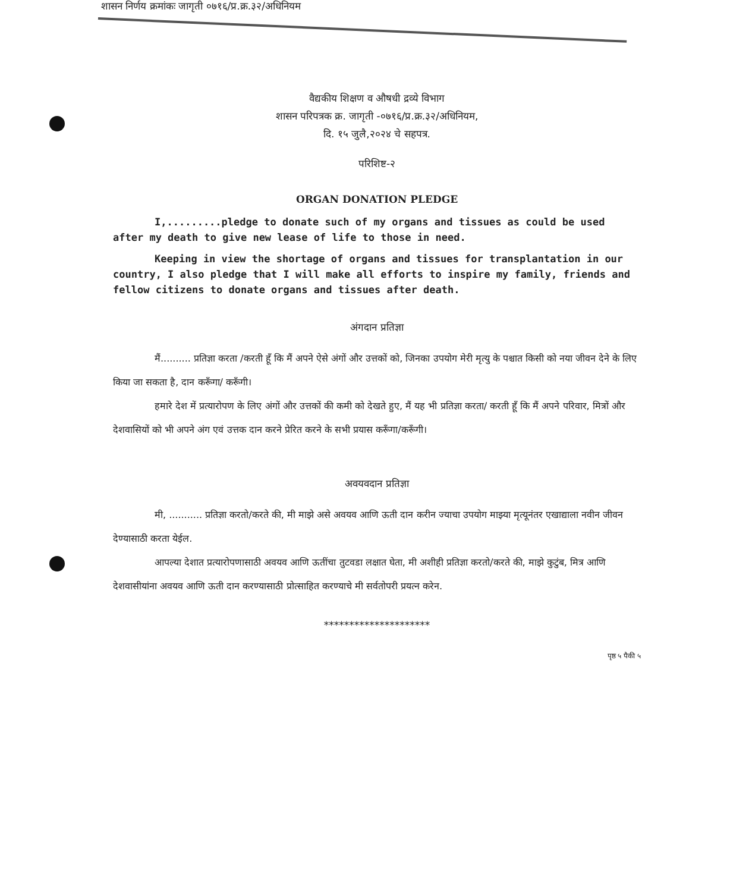शासन निर्णय क्रमांकः जागृती ०७१६/प्र.क्र.३२/अधिनियम
वैद्यकीय शिक्षण व औषधी द्रव्ये विभाग
शासन परिपत्रक क्र. जागृती -०७१६/प्र.क्र.३२/अधिनियम,
दि. १५ जुलै,२०२४ चे सहपत्र.
परिशिष्ट-२
ORGAN DONATION PLEDGE
I,.........pledge to donate such of my organs and tissues as could be used after my death to give new lease of life to those in need.
Keeping in view the shortage of organs and tissues for transplantation in our country, I also pledge that I will make all efforts to inspire my family, friends and fellow citizens to donate organs and tissues after death.
अंगदान प्रतिज्ञा
मैं.......... प्रतिज्ञा करता /करती हूँ कि मैं अपने ऐसे अंगों और उत्तकों को, जिनका उपयोग मेरी मृत्यु के पश्चात किसी को नया जीवन देने के लिए किया जा सकता है, दान करूँगा/ करूँगी।
हमारे देश में प्रत्यारोपण के लिए अंगों और उत्तकों की कमी को देखते हुए, मैं यह भी प्रतिज्ञा करता/ करती हूँ कि मैं अपने परिवार, मित्रों और देशवासियों को भी अपने अंग एवं उत्तक दान करने प्रेरित करने के सभी प्रयास करूँगा/करूँगी।
अवयवदान प्रतिज्ञा
मी, ........... प्रतिज्ञा करतो/करते की, मी माझे असे अवयव आणि ऊती दान करीन ज्याचा उपयोग माझ्या मृत्यूनंतर एखाद्याला नवीन जीवन देण्यासाठी करता येईल.
आपल्या देशात प्रत्यारोपणासाठी अवयव आणि ऊतींचा तुटवडा लक्षात घेता, मी अशीही प्रतिज्ञा करतो/करते की, माझे कुटुंब, मित्र आणि देशवासीयांना अवयव आणि ऊती दान करण्यासाठी प्रोत्साहित करण्याचे मी सर्वतोपरी प्रयत्न करेन.
*********************
पृष्ठ ५ पैकी ५